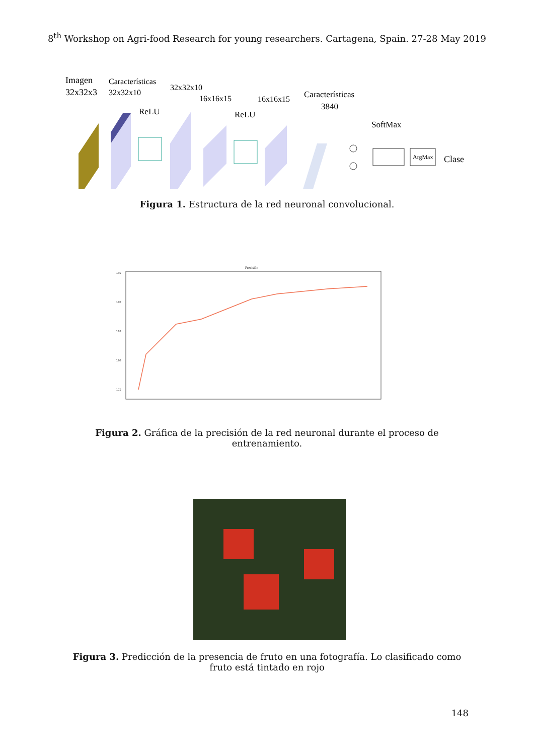8<sup>th</sup> Workshop on Agri-food Research for young researchers. Cartagena, Spain. 27-28 May 2019
Imagen
32x32x3
Características
32x32x10
32x32x10
16x16x15
16x16x15
ReLU
ReLU
Características
3840
SoftMax
ArgMax
Clase
Figura 1. Estructura de la red neuronal convolucional.
Precisión
0.95
0.90
0.85
0.80
0.75
Figura 2. Gráfica de la precisión de la red neuronal durante el proceso de entrenamiento.
Figura 3. Predicción de la presencia de fruto en una fotografía. Lo clasificado como fruto está tintado en rojo
148